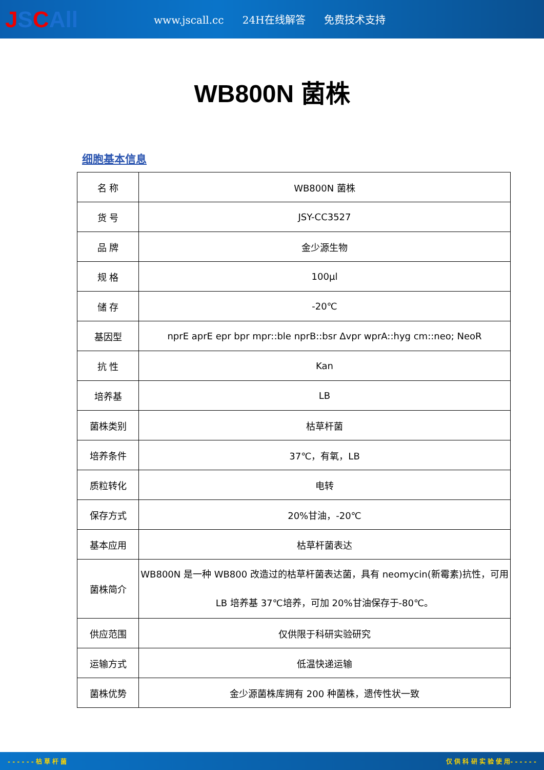JSCAll
www.jscall.cc 24H在线解答 免费技术支持
WB800N 菌株
细胞基本信息
| 名 称 | WB800N 菌株 |
| 货 号 | JSY-CC3527 |
| 品 牌 | 金少源生物 |
| 规 格 | 100μl |
| 储 存 | -20℃ |
| 基因型 | nprE aprE epr bpr mpr::ble nprB::bsr Δvpr wprA::hyg cm::neo; NeoR |
| 抗 性 | Kan |
| 培养基 | LB |
| 菌株类别 | 枯草杆菌 |
| 培养条件 | 37℃，有氧，LB |
| 质粒转化 | 电转 |
| 保存方式 | 20%甘油，-20℃ |
| 基本应用 | 枯草杆菌表达 |
| 菌株简介 | WB800N 是一种 WB800 改造过的枯草杆菌表达菌，具有 neomycin(新霉素)抗性，可用 LB 培养基 37℃培养，可加 20%甘油保存于-80℃。 |
| 供应范围 | 仅供限于科研实验研究 |
| 运输方式 | 低温快递运输 |
| 菌株优势 | 金少源菌株库拥有 200 种菌株，遗传性状一致 |
- - - - - - 枯 草 杆 菌 仅 供 科 研 实 验 使 用- - - - - -